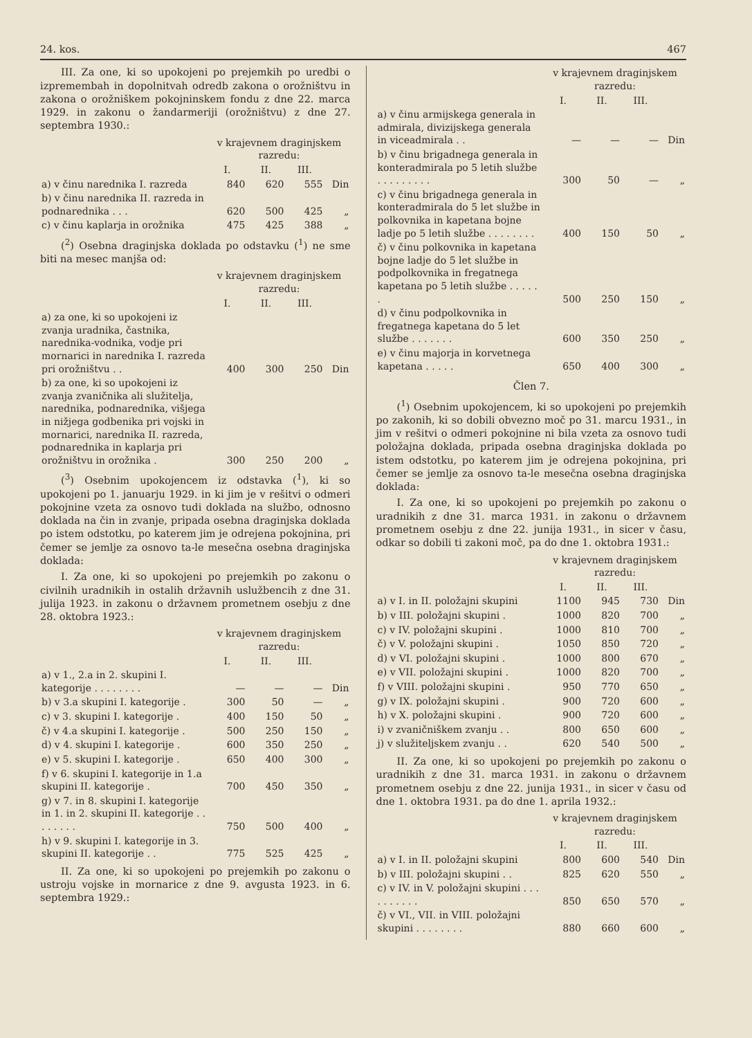24. kos. 467
III. Za one, ki so upokojeni po prejemkih po uredbi o izpremembah in dopolnitvah odredb zakona o orožništvu in zakona o orožniškem pokojninskem fondu z dne 22. marca 1929. in zakonu o žandarmeriji (orožništvu) z dne 27. septembra 1930.:
| | v krajevnem draginjskem razredu: | | | |
| --- | --- | --- | --- | --- |
| | I. | II. | III. | |
| a) v činu narednika I. razreda | 840 | 620 | 555 | Din |
| b) v činu narednika II. razreda in podnarednika . . . | 620 | 500 | 425 | „ |
| c) v činu kaplarja in orožnika | 475 | 425 | 388 | „ |
(<sup>2</sup>) Osebna draginjska doklada po odstavku (<sup>1</sup>) ne sme biti na mesec manjša od:
| | v krajevnem draginjskem razredu: | | | |
| --- | --- | --- | --- | --- |
| | I. | II. | III. | |
| a) za one, ki so upokojeni iz zvanja uradnika, častnika, narednika-vodnika, vodje pri mornarici in narednika I. razreda pri orožništvu . . | 400 | 300 | 250 | Din |
| b) za one, ki so upokojeni iz zvanja zvaničnika ali služitelja, narednika, podnarednika, višjega in nižjega godbenika pri vojski in mornarici, narednika II. razreda, podnarednika in kaplarja pri orožništvu in orožnika . | 300 | 250 | 200 | „ |
(<sup>3</sup>) Osebnim upokojencem iz odstavka (<sup>1</sup>), ki so upokojeni po 1. januarju 1929. in ki jim je v rešitvi o odmeri pokojnine vzeta za osnovo tudi doklada na službo, odnosno doklada na čin in zvanje, pripada osebna draginjska doklada po istem odstotku, po katerem jim je odrejena pokojnina, pri čemer se jemlje za osnovo ta-le mesečna osebna draginjska doklada:
I. Za one, ki so upokojeni po prejemkih po zakonu o civilnih uradnikih in ostalih državnih uslužbencih z dne 31. julija 1923. in zakonu o državnem prometnem osebju z dne 28. oktobra 1923.:
| | v krajevnem draginjskem razredu: | | | |
| --- | --- | --- | --- | --- |
| | I. | II. | III. | |
| a) v 1., 2.a in 2. skupini I. kategorije . . . . . . . . | — | — | — | Din |
| b) v 3.a skupini I. kategorije . | 300 | 50 | — | „ |
| c) v 3. skupini I. kategorije . | 400 | 150 | 50 | „ |
| č) v 4.a skupini I. kategorije . | 500 | 250 | 150 | „ |
| d) v 4. skupini I. kategorije . | 600 | 350 | 250 | „ |
| e) v 5. skupini I. kategorije . | 650 | 400 | 300 | „ |
| f) v 6. skupini I. kategorije in 1.a skupini II. kategorije . | 700 | 450 | 350 | „ |
| g) v 7. in 8. skupini I. kategorije in 1. in 2. skupini II. kategorije . . . . . . . . | 750 | 500 | 400 | „ |
| h) v 9. skupini I. kategorije in 3. skupini II. kategorije . . | 775 | 525 | 425 | „ |
II. Za one, ki so upokojeni po prejemkih po zakonu o ustroju vojske in mornarice z dne 9. avgusta 1923. in 6. septembra 1929.:
| | v krajevnem draginjskem razredu: | | | |
| --- | --- | --- | --- | --- |
| | I. | II. | III. | |
| a) v činu armijskega generala in admirala, divizijskega generala in viceadmirala . . | — | — | — | Din |
| b) v činu brigadnega generala in konteradmirala po 5 letih službe . . . . . . . . . | 300 | 50 | — | „ |
| c) v činu brigadnega generala in konteradmirala do 5 let službe in polkovnika in kapetana bojne ladje po 5 letih službe . . . . . . . . | 400 | 150 | 50 | „ |
| č) v činu polkovnika in kapetana bojne ladje do 5 let službe in podpolkovnika in fregatnega kapetana po 5 letih službe . . . . . . | 500 | 250 | 150 | „ |
| d) v činu podpolkovnika in fregatnega kapetana do 5 let službe . . . . . . . | 600 | 350 | 250 | „ |
| e) v činu majorja in korvetnega kapetana . . . . . | 650 | 400 | 300 | „ |
Člen 7.
(<sup>1</sup>) Osebnim upokojencem, ki so upokojeni po prejemkih po zakonih, ki so dobili obvezno moč po 31. marcu 1931., in jim v rešitvi o odmeri pokojnine ni bila vzeta za osnovo tudi položajna doklada, pripada osebna draginjska doklada po istem odstotku, po katerem jim je odrejena pokojnina, pri čemer se jemlje za osnovo ta-le mesečna osebna draginjska doklada:
I. Za one, ki so upokojeni po prejemkih po zakonu o uradnikih z dne 31. marca 1931. in zakonu o državnem prometnem osebju z dne 22. junija 1931., in sicer v času, odkar so dobili ti zakoni moč, pa do dne 1. oktobra 1931.:
| | v krajevnem draginjskem razredu: | | | |
| --- | --- | --- | --- | --- |
| | I. | II. | III. | |
| a) v I. in II. položajni skupini | 1100 | 945 | 730 | Din |
| b) v III. položajni skupini . | 1000 | 820 | 700 | „ |
| c) v IV. položajni skupini . | 1000 | 810 | 700 | „ |
| č) v V. položajni skupini . | 1050 | 850 | 720 | „ |
| d) v VI. položajni skupini . | 1000 | 800 | 670 | „ |
| e) v VII. položajni skupini . | 1000 | 820 | 700 | „ |
| f) v VIII. položajni skupini . | 950 | 770 | 650 | „ |
| g) v IX. položajni skupini . | 900 | 720 | 600 | „ |
| h) v X. položajni skupini . | 900 | 720 | 600 | „ |
| i) v zvaničniškem zvanju . . | 800 | 650 | 600 | „ |
| j) v služiteljskem zvanju . . | 620 | 540 | 500 | „ |
II. Za one, ki so upokojeni po prejemkih po zakonu o uradnikih z dne 31. marca 1931. in zakonu o državnem prometnem osebju z dne 22. junija 1931., in sicer v času od dne 1. oktobra 1931. pa do dne 1. aprila 1932.:
| | v krajevnem draginjskem razredu: | | | |
| --- | --- | --- | --- | --- |
| | I. | II. | III. | |
| a) v I. in II. položajni skupini | 800 | 600 | 540 | Din |
| b) v III. položajni skupini . . | 825 | 620 | 550 | „ |
| c) v IV. in V. položajni skupini . . . . . . . . . . | 850 | 650 | 570 | „ |
| č) v VI., VII. in VIII. položajni skupini . . . . . . . . | 880 | 660 | 600 | „ |